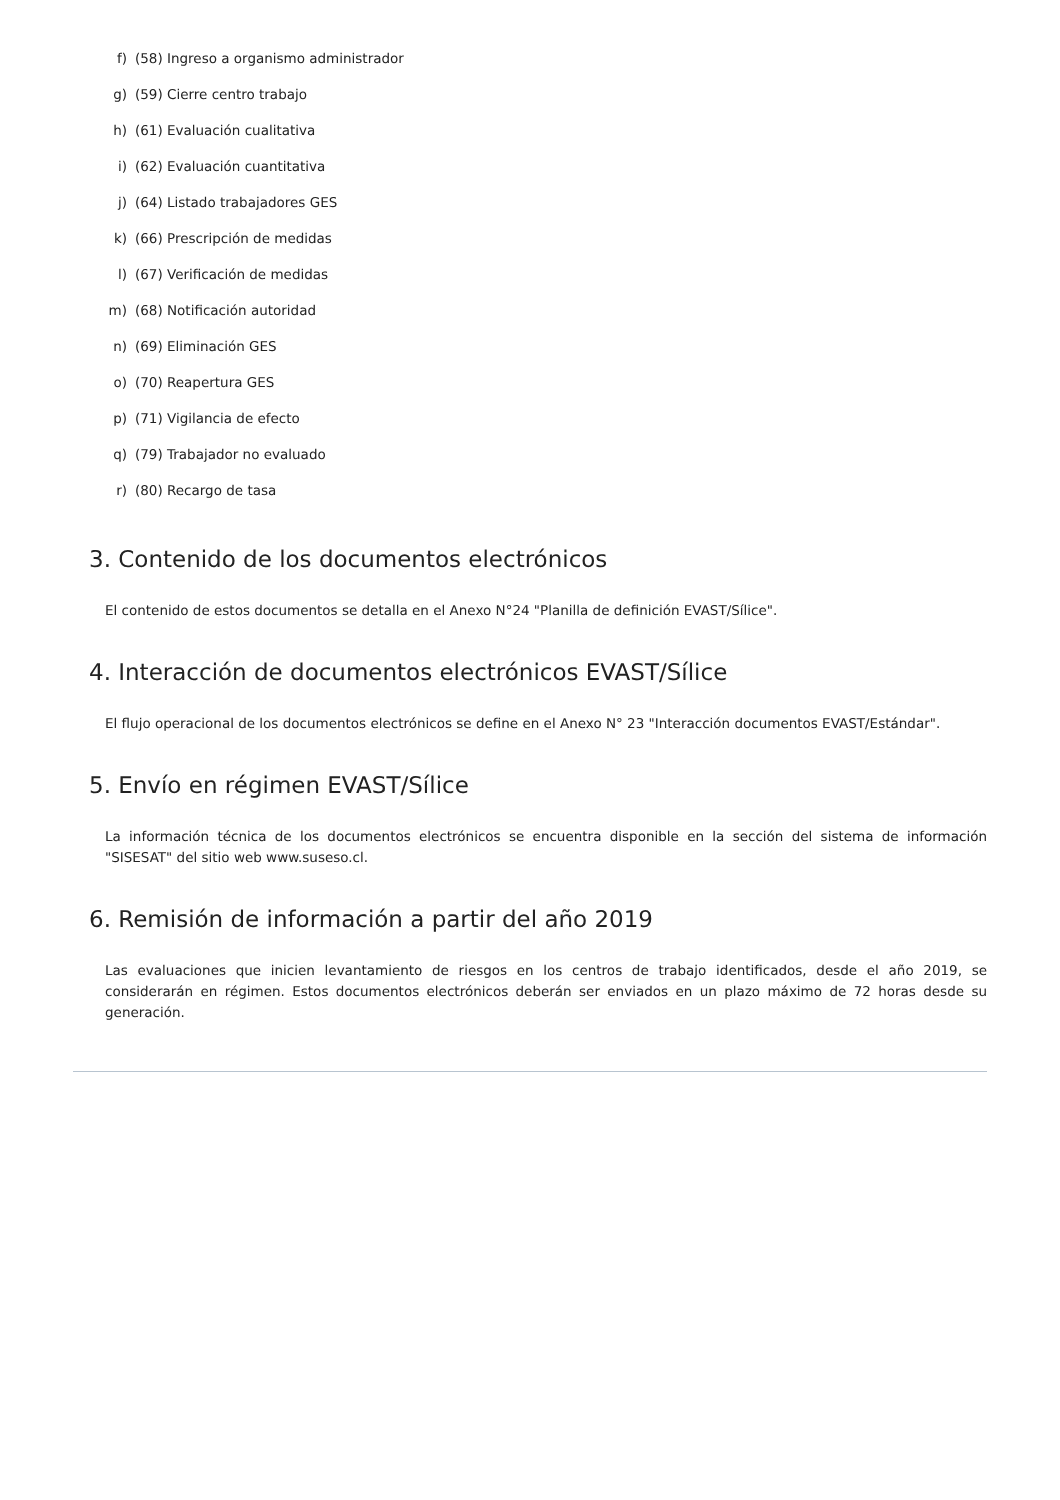f) (58) Ingreso a organismo administrador
g) (59) Cierre centro trabajo
h) (61) Evaluación cualitativa
i) (62) Evaluación cuantitativa
j) (64) Listado trabajadores GES
k) (66) Prescripción de medidas
l) (67) Verificación de medidas
m) (68) Notificación autoridad
n) (69) Eliminación GES
o) (70) Reapertura GES
p) (71) Vigilancia de efecto
q) (79) Trabajador no evaluado
r) (80) Recargo de tasa
3. Contenido de los documentos electrónicos
El contenido de estos documentos se detalla en el Anexo N°24 "Planilla de definición EVAST/Sílice".
4. Interacción de documentos electrónicos EVAST/Sílice
El flujo operacional de los documentos electrónicos se define en el Anexo N° 23 "Interacción documentos EVAST/Estándar".
5. Envío en régimen EVAST/Sílice
La información técnica de los documentos electrónicos se encuentra disponible en la sección del sistema de información "SISESAT" del sitio web www.suseso.cl.
6. Remisión de información a partir del año 2019
Las evaluaciones que inicien levantamiento de riesgos en los centros de trabajo identificados, desde el año 2019, se considerarán en régimen. Estos documentos electrónicos deberán ser enviados en un plazo máximo de 72 horas desde su generación.